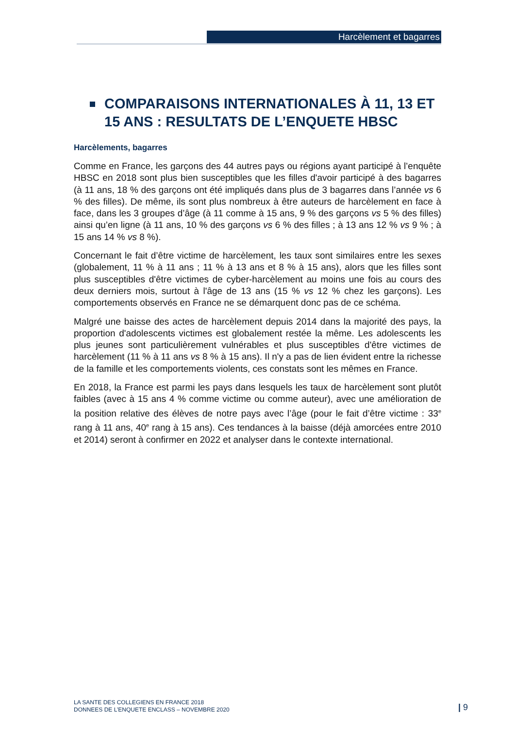Harcèlement et bagarres
COMPARAISONS INTERNATIONALES À 11, 13 ET 15 ANS : RESULTATS DE L’ENQUETE HBSC
Harcèlements, bagarres
Comme en France, les garçons des 44 autres pays ou régions ayant participé à l’enquête HBSC en 2018 sont plus bien susceptibles que les filles d'avoir participé à des bagarres (à 11 ans, 18 % des garçons ont été impliqués dans plus de 3 bagarres dans l’année vs 6 % des filles). De même, ils sont plus nombreux à être auteurs de harcèlement en face à face, dans les 3 groupes d’âge (à 11 comme à 15 ans, 9 % des garçons vs 5 % des filles) ainsi qu’en ligne (à 11 ans, 10 % des garçons vs 6 % des filles ; à 13 ans 12 % vs 9 % ; à 15 ans 14 % vs 8 %).
Concernant le fait d’être victime de harcèlement, les taux sont similaires entre les sexes (globalement, 11 % à 11 ans ; 11 % à 13 ans et 8 % à 15 ans), alors que les filles sont plus susceptibles d'être victimes de cyber-harcèlement au moins une fois au cours des deux derniers mois, surtout à l'âge de 13 ans (15 % vs 12 % chez les garçons). Les comportements observés en France ne se démarquent donc pas de ce schéma.
Malgré une baisse des actes de harcèlement depuis 2014 dans la majorité des pays, la proportion d'adolescents victimes est globalement restée la même. Les adolescents les plus jeunes sont particulièrement vulnérables et plus susceptibles d'être victimes de harcèlement (11 % à 11 ans vs 8 % à 15 ans). Il n'y a pas de lien évident entre la richesse de la famille et les comportements violents, ces constats sont les mêmes en France.
En 2018, la France est parmi les pays dans lesquels les taux de harcèlement sont plutôt faibles (avec à 15 ans 4 % comme victime ou comme auteur), avec une amélioration de la position relative des élèves de notre pays avec l’âge (pour le fait d’être victime : 33<sup>e</sup> rang à 11 ans, 40<sup>e</sup> rang à 15 ans). Ces tendances à la baisse (déjà amorcées entre 2010 et 2014) seront à confirmer en 2022 et analyser dans le contexte international.
LA SANTE DES COLLEGIENS EN FRANCE 2018
DONNEES DE L’ENQUETE ENCLASS – NOVEMBRE 2020
| 9